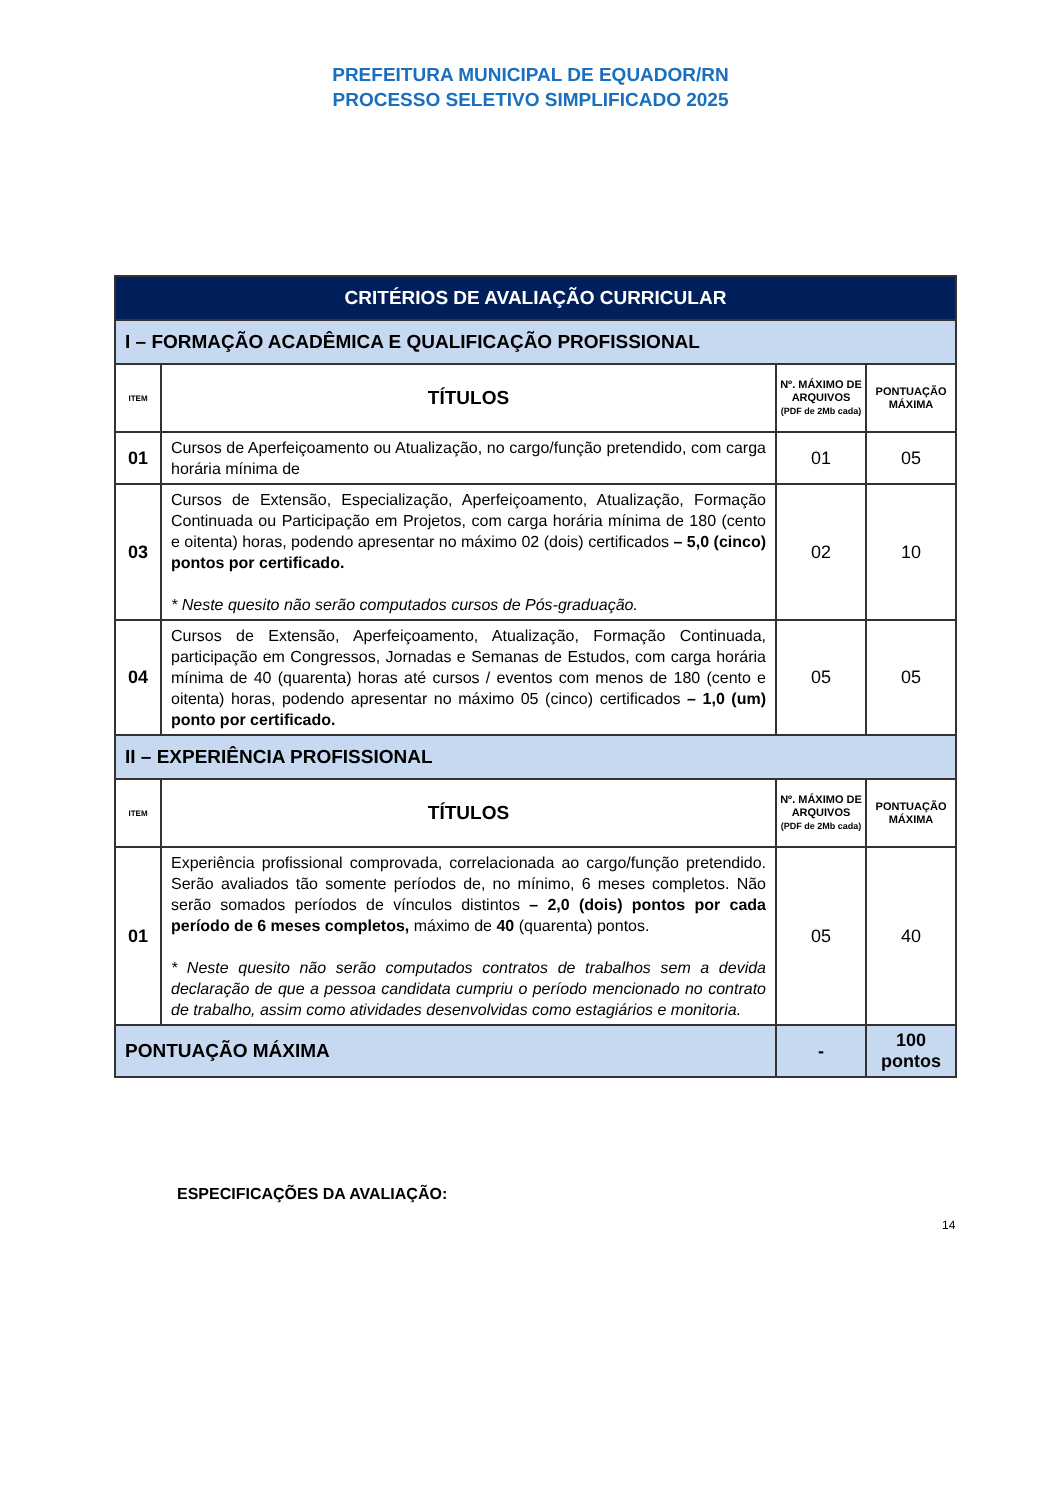PREFEITURA MUNICIPAL DE EQUADOR/RN
PROCESSO SELETIVO SIMPLIFICADO 2025
| CRITÉRIOS DE AVALIAÇÃO CURRICULAR | | | |
| --- | --- | --- | --- |
| I – FORMAÇÃO ACADÊMICA E QUALIFICAÇÃO PROFISSIONAL | | | |
| ITEM | TÍTULOS | Nº. MÁXIMO DE ARQUIVOS (PDF de 2Mb cada) | PONTUAÇÃO MÁXIMA |
| 01 | Cursos de Aperfeiçoamento ou Atualização, no cargo/função pretendido, com carga horária mínima de | 01 | 05 |
| 03 | Cursos de Extensão, Especialização, Aperfeiçoamento, Atualização, Formação Continuada ou Participação em Projetos, com carga horária mínima de 180 (cento e oitenta) horas, podendo apresentar no máximo 02 (dois) certificados – 5,0 (cinco) pontos por certificado. * Neste quesito não serão computados cursos de Pós-graduação. | 02 | 10 |
| 04 | Cursos de Extensão, Aperfeiçoamento, Atualização, Formação Continuada, participação em Congressos, Jornadas e Semanas de Estudos, com carga horária mínima de 40 (quarenta) horas até cursos / eventos com menos de 180 (cento e oitenta) horas, podendo apresentar no máximo 05 (cinco) certificados – 1,0 (um) ponto por certificado. | 05 | 05 |
| II – EXPERIÊNCIA PROFISSIONAL | | | |
| ITEM | TÍTULOS | Nº. MÁXIMO DE ARQUIVOS (PDF de 2Mb cada) | PONTUAÇÃO MÁXIMA |
| 01 | Experiência profissional comprovada, correlacionada ao cargo/função pretendido. Serão avaliados tão somente períodos de, no mínimo, 6 meses completos. Não serão somados períodos de vínculos distintos – 2,0 (dois) pontos por cada período de 6 meses completos, máximo de 40 (quarenta) pontos. * Neste quesito não serão computados contratos de trabalhos sem a devida declaração de que a pessoa candidata cumpriu o período mencionado no contrato de trabalho, assim como atividades desenvolvidas como estagiários e monitoria. | 05 | 40 |
| PONTUAÇÃO MÁXIMA | | - | 100 pontos |
ESPECIFICAÇÕES DA AVALIAÇÃO:
14